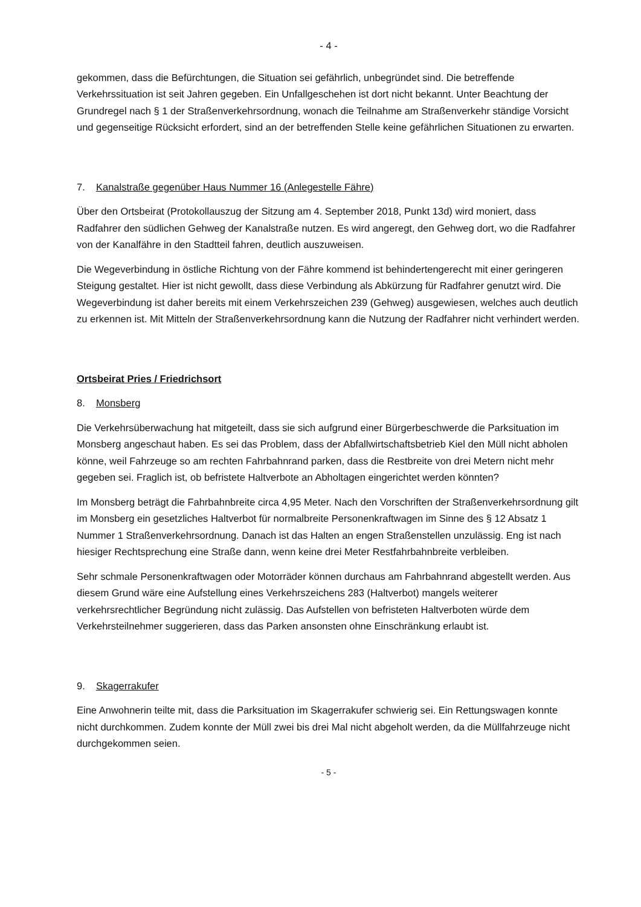- 4 -
gekommen, dass die Befürchtungen, die Situation sei gefährlich, unbegründet sind. Die betreffende Verkehrssituation ist seit Jahren gegeben. Ein Unfallgeschehen ist dort nicht bekannt. Unter Beachtung der Grundregel nach § 1 der Straßenverkehrsordnung, wonach die Teilnahme am Straßenverkehr ständige Vorsicht und gegenseitige Rücksicht erfordert, sind an der betreffenden Stelle keine gefährlichen Situationen zu erwarten.
7. Kanalstraße gegenüber Haus Nummer 16 (Anlegestelle Fähre)
Über den Ortsbeirat (Protokollauszug der Sitzung am 4. September 2018, Punkt 13d) wird moniert, dass Radfahrer den südlichen Gehweg der Kanalstraße nutzen. Es wird angeregt, den Gehweg dort, wo die Radfahrer von der Kanalfähre in den Stadtteil fahren, deutlich auszuweisen.
Die Wegeverbindung in östliche Richtung von der Fähre kommend ist behindertengerecht mit einer geringeren Steigung gestaltet. Hier ist nicht gewollt, dass diese Verbindung als Abkürzung für Radfahrer genutzt wird. Die Wegeverbindung ist daher bereits mit einem Verkehrszeichen 239 (Gehweg) ausgewiesen, welches auch deutlich zu erkennen ist. Mit Mitteln der Straßenverkehrsordnung kann die Nutzung der Radfahrer nicht verhindert werden.
Ortsbeirat Pries / Friedrichsort
8. Monsberg
Die Verkehrsüberwachung hat mitgeteilt, dass sie sich aufgrund einer Bürgerbeschwerde die Parksituation im Monsberg angeschaut haben. Es sei das Problem, dass der Abfallwirtschaftsbetrieb Kiel den Müll nicht abholen könne, weil Fahrzeuge so am rechten Fahrbahnrand parken, dass die Restbreite von drei Metern nicht mehr gegeben sei. Fraglich ist, ob befristete Haltverbote an Abholtagen eingerichtet werden könnten?
Im Monsberg beträgt die Fahrbahnbreite circa 4,95 Meter. Nach den Vorschriften der Straßenverkehrsordnung gilt im Monsberg ein gesetzliches Haltverbot für normalbreite Personenkraftwagen im Sinne des § 12 Absatz 1 Nummer 1 Straßenverkehrsordnung. Danach ist das Halten an engen Straßenstellen unzulässig. Eng ist nach hiesiger Rechtsprechung eine Straße dann, wenn keine drei Meter Restfahrbahnbreite verbleiben.
Sehr schmale Personenkraftwagen oder Motorräder können durchaus am Fahrbahnrand abgestellt werden. Aus diesem Grund wäre eine Aufstellung eines Verkehrszeichens 283 (Haltverbot) mangels weiterer verkehrsrechtlicher Begründung nicht zulässig. Das Aufstellen von befristeten Haltverboten würde dem Verkehrsteilnehmer suggerieren, dass das Parken ansonsten ohne Einschränkung erlaubt ist.
9. Skagerrakufer
Eine Anwohnerin teilte mit, dass die Parksituation im Skagerrakufer schwierig sei. Ein Rettungswagen konnte nicht durchkommen. Zudem konnte der Müll zwei bis drei Mal nicht abgeholt werden, da die Müllfahrzeuge nicht durchgekommen seien.
- 5 -